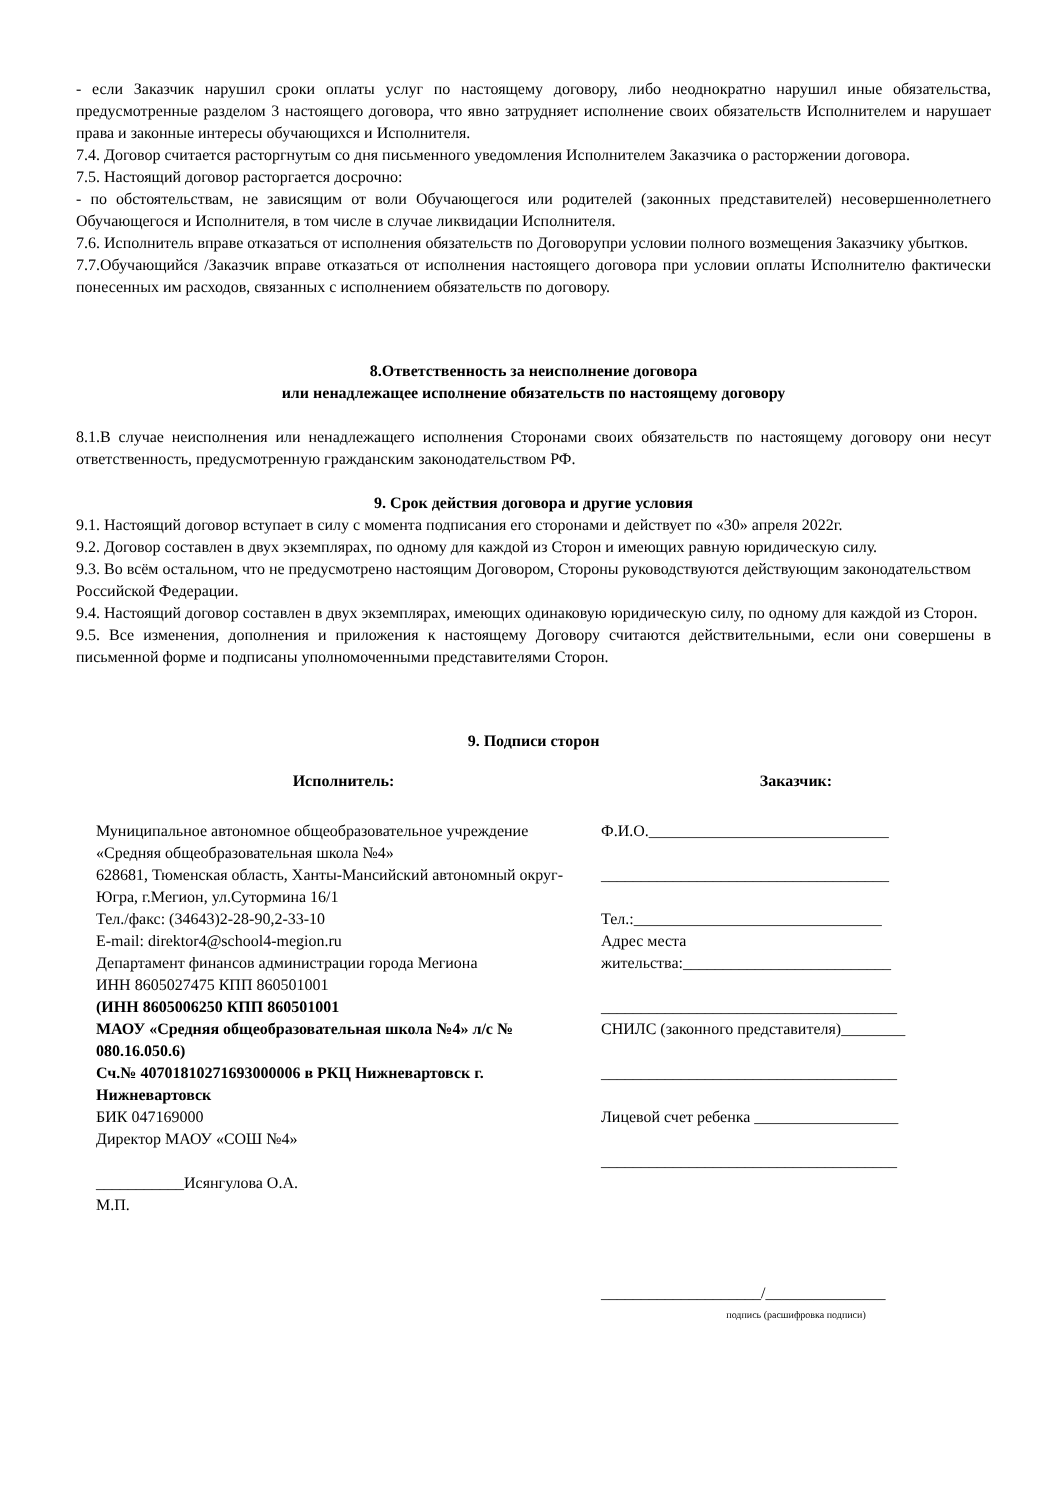- если Заказчик нарушил сроки оплаты услуг по настоящему договору, либо неоднократно нарушил иные обязательства, предусмотренные разделом 3 настоящего договора, что явно затрудняет исполнение своих обязательств Исполнителем и нарушает права и законные интересы обучающихся и Исполнителя.
7.4. Договор считается расторгнутым со дня письменного уведомления Исполнителем Заказчика о расторжении договора.
7.5. Настоящий договор расторгается досрочно:
- по обстоятельствам, не зависящим от воли Обучающегося или родителей (законных представителей) несовершеннолетнего Обучающегося и Исполнителя, в том числе в случае ликвидации Исполнителя.
7.6. Исполнитель вправе отказаться от исполнения обязательств по Договорупри условии полного возмещения Заказчику убытков.
7.7.Обучающийся /Заказчик вправе отказаться от исполнения настоящего договора при условии оплаты Исполнителю фактически понесенных им расходов, связанных с исполнением обязательств по договору.
8.Ответственность за неисполнение договора
или ненадлежащее исполнение обязательств по настоящему договору
8.1.В случае неисполнения или ненадлежащего исполнения Сторонами своих обязательств по настоящему договору они несут ответственность, предусмотренную гражданским законодательством РФ.
9. Срок действия договора и другие условия
9.1. Настоящий договор вступает в силу с момента подписания его сторонами и действует по «30» апреля 2022г.
9.2. Договор составлен в двух экземплярах, по одному для каждой из Сторон и имеющих равную юридическую силу.
9.3. Во всём остальном, что не предусмотрено настоящим Договором, Стороны руководствуются действующим законодательством Российской Федерации.
9.4. Настоящий договор составлен в двух экземплярах, имеющих одинаковую юридическую силу, по одному для каждой из Сторон.
9.5. Все изменения, дополнения и приложения к настоящему Договору считаются действительными, если они совершены в письменной форме и подписаны уполномоченными представителями Сторон.
9. Подписи сторон
Исполнитель:
Муниципальное автономное общеобразовательное учреждение «Средняя общеобразовательная школа №4»
628681, Тюменская область, Ханты-Мансийский автономный округ-Югра, г.Мегион, ул.Сутормина 16/1
Тел./факс: (34643)2-28-90,2-33-10
E-mail: direktor4@school4-megion.ru
Департамент финансов администрации города Мегиона
ИНН 8605027475 КПП 860501001
(ИНН 8605006250 КПП 860501001
МАОУ «Средняя общеобразовательная школа №4» л/с № 080.16.050.6)
Сч.№ 40701810271693000006 в РКЦ Нижневартовск г. Нижневартовск
БИК 047169000
Директор МАОУ «СОШ №4»
___________Исянгулова О.А.
М.П.
Заказчик:
Ф.И.О.______________________________
____________________________________
Тел.:_______________________________
Адрес места
жительства:__________________________
_____________________________________
СНИЛС (законного представителя)________
_____________________________________
Лицевой счет ребенка __________________
_____________________________________
____________________/_______________
подпись (расшифровка подписи)